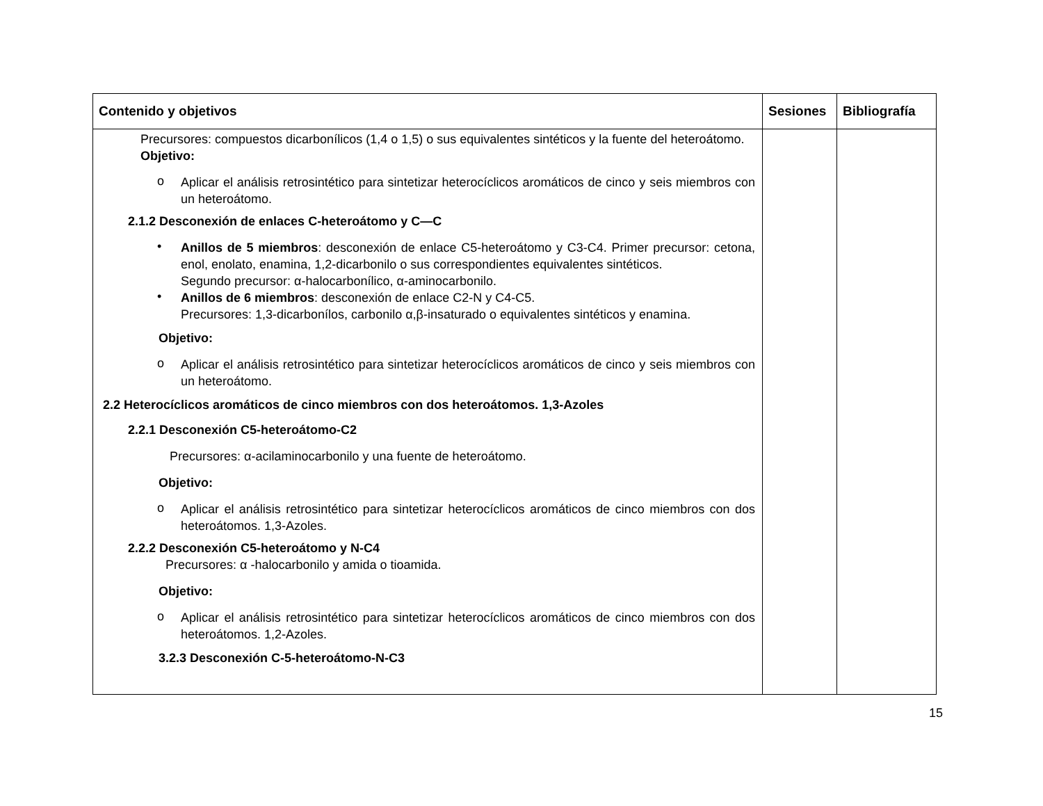| Contenido y objetivos | Sesiones | Bibliografía |
| --- | --- | --- |
| Precursores: compuestos dicarbonílicos (1,4 o 1,5) o sus equivalentes sintéticos y la fuente del heteroátomo. Objetivo: o Aplicar el análisis retrosintético para sintetizar heterocíclicos aromáticos de cinco y seis miembros con un heteroátomo. 2.1.2 Desconexión de enlaces C-heteroátomo y C—C • Anillos de 5 miembros : desconexión de enlace C5-heteroátomo y C3-C4. Primer precursor: cetona, enol, enolato, enamina, 1,2-dicarbonilo o sus correspondientes equivalentes sintéticos. Segundo precursor: α-halocarbonílico, α-aminocarbonilo. • Anillos de 6 miembros : desconexión de enlace C2-N y C4-C5. Precursores: 1,3-dicarbonílos, carbonilo α,β-insaturado o equivalentes sintéticos y enamina. Objetivo: o Aplicar el análisis retrosintético para sintetizar heterocíclicos aromáticos de cinco y seis miembros con un heteroátomo. 2.2 Heterocíclicos aromáticos de cinco miembros con dos heteroátomos. 1,3-Azoles 2.2.1 Desconexión C5-heteroátomo-C2 Precursores: α-acilaminocarbonilo y una fuente de heteroátomo. Objetivo: o Aplicar el análisis retrosintético para sintetizar heterocíclicos aromáticos de cinco miembros con dos heteroátomos. 1,3-Azoles. 2.2.2 Desconexión C5-heteroátomo y N-C4 Precursores: α -halocarbonilo y amida o tioamida. Objetivo: o Aplicar el análisis retrosintético para sintetizar heterocíclicos aromáticos de cinco miembros con dos heteroátomos. 1,2-Azoles. 3.2.3 Desconexión C-5-heteroátomo-N-C3 | | |
15